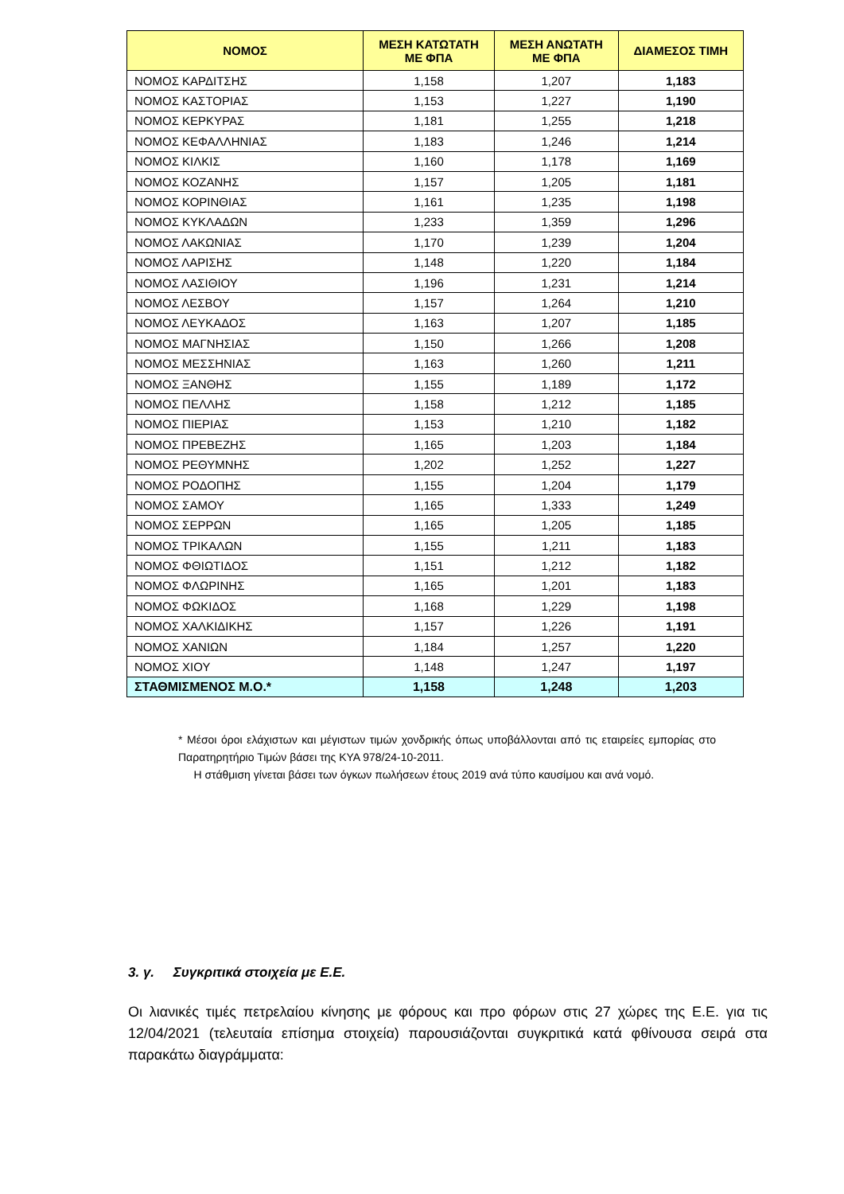| ΝΟΜΟΣ | ΜΕΣΗ ΚΑΤΩΤΑΤΗ ΜΕ ΦΠΑ | ΜΕΣΗ ΑΝΩΤΑΤΗ ΜΕ ΦΠΑ | ΔΙΑΜΕΣΟΣ ΤΙΜΗ |
| --- | --- | --- | --- |
| ΝΟΜΟΣ ΚΑΡΔΙΤΣΗΣ | 1,158 | 1,207 | 1,183 |
| ΝΟΜΟΣ ΚΑΣΤΟΡΙΑΣ | 1,153 | 1,227 | 1,190 |
| ΝΟΜΟΣ ΚΕΡΚΥΡΑΣ | 1,181 | 1,255 | 1,218 |
| ΝΟΜΟΣ ΚΕΦΑΛΛΗΝΙΑΣ | 1,183 | 1,246 | 1,214 |
| ΝΟΜΟΣ ΚΙΛΚΙΣ | 1,160 | 1,178 | 1,169 |
| ΝΟΜΟΣ ΚΟΖΑΝΗΣ | 1,157 | 1,205 | 1,181 |
| ΝΟΜΟΣ ΚΟΡΙΝΘΙΑΣ | 1,161 | 1,235 | 1,198 |
| ΝΟΜΟΣ ΚΥΚΛΑΔΩΝ | 1,233 | 1,359 | 1,296 |
| ΝΟΜΟΣ ΛΑΚΩΝΙΑΣ | 1,170 | 1,239 | 1,204 |
| ΝΟΜΟΣ ΛΑΡΙΣΗΣ | 1,148 | 1,220 | 1,184 |
| ΝΟΜΟΣ ΛΑΣΙΘΙΟΥ | 1,196 | 1,231 | 1,214 |
| ΝΟΜΟΣ ΛΕΣΒΟΥ | 1,157 | 1,264 | 1,210 |
| ΝΟΜΟΣ ΛΕΥΚΑΔΟΣ | 1,163 | 1,207 | 1,185 |
| ΝΟΜΟΣ ΜΑΓΝΗΣΙΑΣ | 1,150 | 1,266 | 1,208 |
| ΝΟΜΟΣ ΜΕΣΣΗΝΙΑΣ | 1,163 | 1,260 | 1,211 |
| ΝΟΜΟΣ ΞΑΝΘΗΣ | 1,155 | 1,189 | 1,172 |
| ΝΟΜΟΣ ΠΕΛΛΗΣ | 1,158 | 1,212 | 1,185 |
| ΝΟΜΟΣ ΠΙΕΡΙΑΣ | 1,153 | 1,210 | 1,182 |
| ΝΟΜΟΣ ΠΡΕΒΕΖΗΣ | 1,165 | 1,203 | 1,184 |
| ΝΟΜΟΣ ΡΕΘΥΜΝΗΣ | 1,202 | 1,252 | 1,227 |
| ΝΟΜΟΣ ΡΟΔΟΠΗΣ | 1,155 | 1,204 | 1,179 |
| ΝΟΜΟΣ ΣΑΜΟΥ | 1,165 | 1,333 | 1,249 |
| ΝΟΜΟΣ ΣΕΡΡΩΝ | 1,165 | 1,205 | 1,185 |
| ΝΟΜΟΣ ΤΡΙΚΑΛΩΝ | 1,155 | 1,211 | 1,183 |
| ΝΟΜΟΣ ΦΘΙΩΤΙΔΟΣ | 1,151 | 1,212 | 1,182 |
| ΝΟΜΟΣ ΦΛΩΡΙΝΗΣ | 1,165 | 1,201 | 1,183 |
| ΝΟΜΟΣ ΦΩΚΙΔΟΣ | 1,168 | 1,229 | 1,198 |
| ΝΟΜΟΣ ΧΑΛΚΙΔΙΚΗΣ | 1,157 | 1,226 | 1,191 |
| ΝΟΜΟΣ ΧΑΝΙΩΝ | 1,184 | 1,257 | 1,220 |
| ΝΟΜΟΣ ΧΙΟΥ | 1,148 | 1,247 | 1,197 |
| ΣΤΑΘΜΙΣΜΕΝΟΣ Μ.Ο.* | 1,158 | 1,248 | 1,203 |
* Μέσοι όροι ελάχιστων και μέγιστων τιμών χονδρικής όπως υποβάλλονται από τις εταιρείες εμπορίας στο Παρατηρητήριο Τιμών βάσει της ΚΥΑ 978/24-10-2011.
Η στάθμιση γίνεται βάσει των όγκων πωλήσεων έτους 2019 ανά τύπο καυσίμου και ανά νομό.
3. γ. Συγκριτικά στοιχεία με Ε.Ε.
Οι λιανικές τιμές πετρελαίου κίνησης με φόρους και προ φόρων στις 27 χώρες της Ε.Ε. για τις 12/04/2021 (τελευταία επίσημα στοιχεία) παρουσιάζονται συγκριτικά κατά φθίνουσα σειρά στα παρακάτω διαγράμματα: